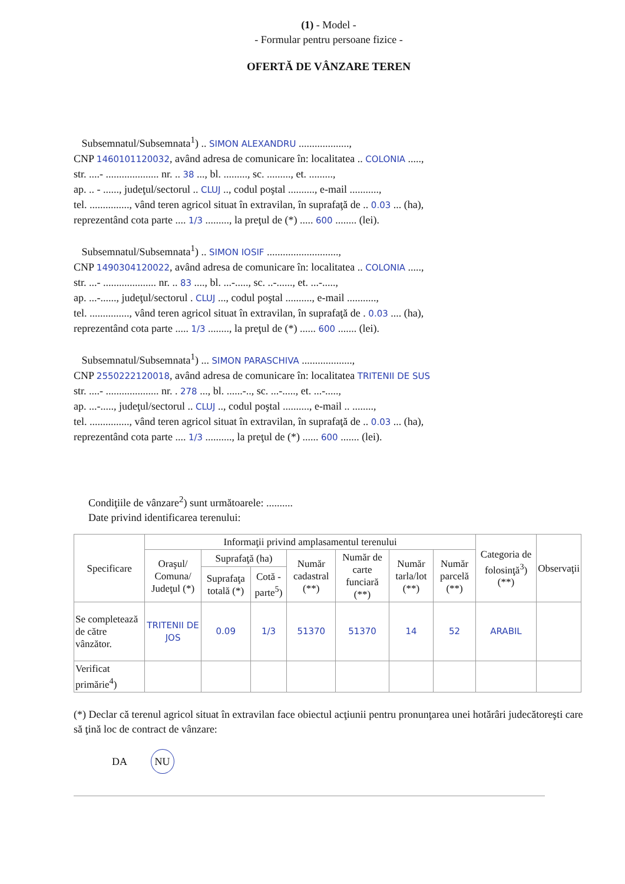(1) - Model -
- Formular pentru persoane fizice -
OFERTĂ DE VÂNZARE TEREN
Subsemnatul/Subsemnata<sup>1</sup>) .. SIMON ALEXANDRU ...................,
CNP 1460101120032, având adresa de comunicare în: localitatea .. COLONIA .....,
str. ....- .................... nr. .. 38 ..., bl. ........., sc. ........., et. .........,
ap. .. - ......, judeţul/sectorul .. CLUJ .., codul poştal .........., e-mail ...........,
tel. ..............., vând teren agricol situat în extravilan, în suprafaţă de .. 0.03 ... (ha),
reprezentând cota parte .... 1/3 ........., la preţul de (*) ..... 600 ........ (lei).
Subsemnatul/Subsemnata<sup>1</sup>) .. SIMON IOSIF ...........................,
CNP 1490304120022, având adresa de comunicare în: localitatea .. COLONIA .....,
str. ...- .................... nr. .. 83 ...., bl. ...-....., sc. ..-......, et. ...-.....,
ap. ...-......, judeţul/sectorul . CLUJ ..., codul poştal .........., e-mail ...........,
tel. ..............., vând teren agricol situat în extravilan, în suprafaţă de . 0.03 .... (ha),
reprezentând cota parte ..... 1/3 ........, la preţul de (*) ...... 600 ....... (lei).
Subsemnatul/Subsemnata<sup>1</sup>) ... SIMON PARASCHIVA ...................,
CNP 2550222120018, având adresa de comunicare în: localitatea TRITENII DE SUS
str. ....- .................... nr. . 278 ..., bl. ......-.., sc. ...-....., et. ...-.....,
ap. ...-....., judeţul/sectorul .. CLUJ .., codul poştal .........., e-mail .. ........,
tel. ..............., vând teren agricol situat în extravilan, în suprafaţă de .. 0.03 ... (ha),
reprezentând cota parte .... 1/3 .........., la preţul de (*) ...... 600 ....... (lei).
Condiţiile de vânzare<sup>2</sup>) sunt următoarele: ..........
Date privind identificarea terenului:
| Specificare | Informaţii privind amplasamentul terenului | | | | | | | Categoria de folosinţă<sup>3</sup>) (**) | Observaţii |
| --- | --- | --- | --- | --- | --- | --- | --- | --- | --- |
| | Oraşul/ Comuna/ Judeţul (*) | Suprafaţă (ha) | | Număr cadastral (**) | Număr de carte funciară (**) | Număr tarla/lot (**) | Număr parcelă (**) | | |
| | | Suprafaţa totală (*) | Cotă - parte<sup>5</sup>) | | | | | | |
| Se completează de către vânzător. | TRITENII DE JOS | 0.09 | 1/3 | 51370 | 51370 | 14 | 52 | ARABIL | |
| Verificat primărie<sup>4</sup>) | | | | | | | | | |
(*) Declar că terenul agricol situat în extravilan face obiectul acţiunii pentru pronunţarea unei hotărâri judecătoreşti care să ţină loc de contract de vânzare:
DA NU